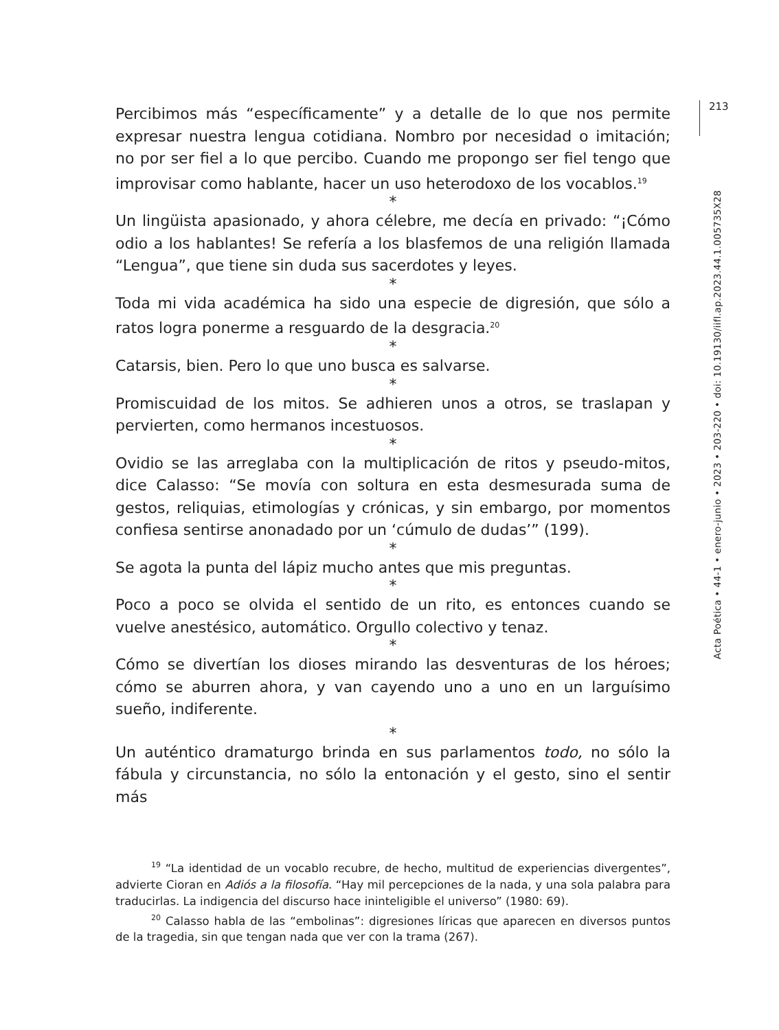213
Acta Poética • 44-1 • enero-junio • 2023 • 203-220 • doi: 10.19130/iifl.ap.2023.44.1.005735X28
Percibimos más “específicamente” y a detalle de lo que nos permite expresar nuestra lengua cotidiana. Nombro por necesidad o imitación; no por ser fiel a lo que percibo. Cuando me propongo ser fiel tengo que improvisar como hablante, hacer un uso heterodoxo de los vocablos.<sup>19</sup>
*
Un lingüista apasionado, y ahora célebre, me decía en privado: “¡Cómo odio a los hablantes! Se refería a los blasfemos de una religión llamada “Lengua”, que tiene sin duda sus sacerdotes y leyes.
*
Toda mi vida académica ha sido una especie de digresión, que sólo a ratos logra ponerme a resguardo de la desgracia.<sup>20</sup>
*
Catarsis, bien. Pero lo que uno busca es salvarse.
*
Promiscuidad de los mitos. Se adhieren unos a otros, se traslapan y pervierten, como hermanos incestuosos.
*
Ovidio se las arreglaba con la multiplicación de ritos y pseudo-mitos, dice Calasso: “Se movía con soltura en esta desmesurada suma de gestos, reliquias, etimologías y crónicas, y sin embargo, por momentos confiesa sentirse anonadado por un ‘cúmulo de dudas’” (199).
*
Se agota la punta del lápiz mucho antes que mis preguntas.
*
Poco a poco se olvida el sentido de un rito, es entonces cuando se vuelve anestésico, automático. Orgullo colectivo y tenaz.
*
Cómo se divertían los dioses mirando las desventuras de los héroes; cómo se aburren ahora, y van cayendo uno a uno en un larguísimo sueño, indiferente.
*
Un auténtico dramaturgo brinda en sus parlamentos todo, no sólo la fábula y circunstancia, no sólo la entonación y el gesto, sino el sentir más
<sup>19</sup> “La identidad de un vocablo recubre, de hecho, multitud de experiencias divergentes”, advierte Cioran en Adiós a la filosofía. “Hay mil percepciones de la nada, y una sola palabra para traducirlas. La indigencia del discurso hace ininteligible el universo” (1980: 69).
<sup>20</sup> Calasso habla de las “embolinas”: digresiones líricas que aparecen en diversos puntos de la tragedia, sin que tengan nada que ver con la trama (267).